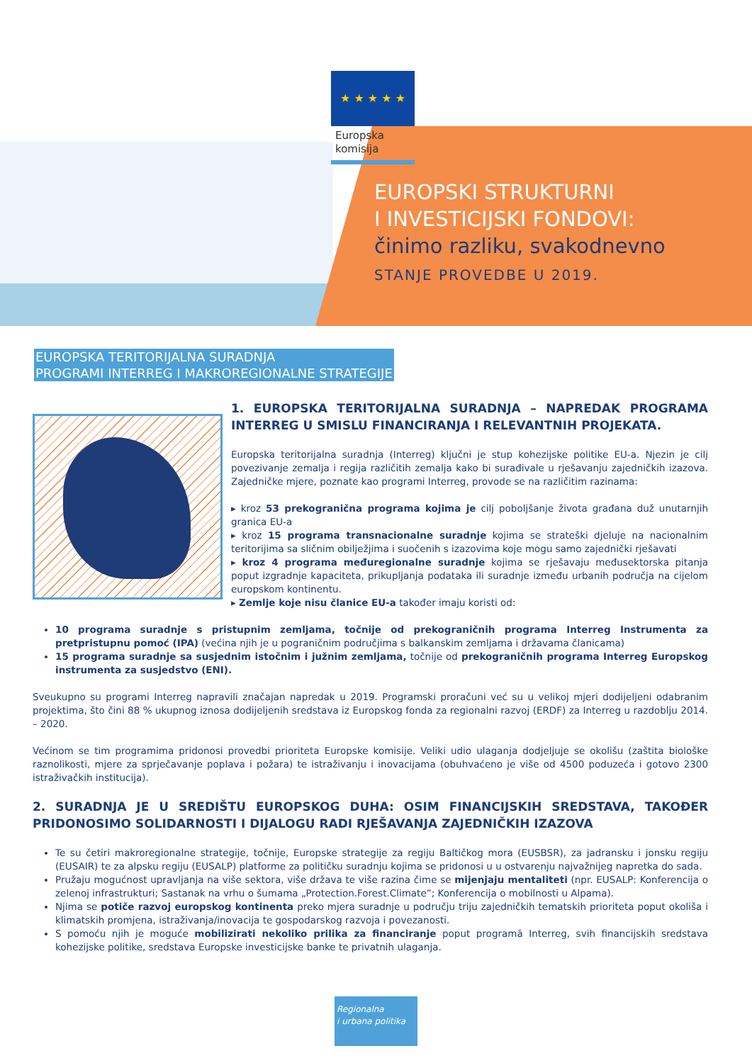★ ★ ★ ★ ★
Europska
komisija
EUROPSKI STRUKTURNI
I INVESTICIJSKI FONDOVI:
činimo razliku, svakodnevno
STANJE PROVEDBE U 2019.
EUROPSKA TERITORIJALNA SURADNJA
PROGRAMI INTERREG I MAKROREGIONALNE STRATEGIJE
1. EUROPSKA TERITORIJALNA SURADNJA – NAPREDAK PROGRAMA INTERREG U SMISLU FINANCIRANJA I RELEVANTNIH PROJEKATA.
Europska teritorijalna suradnja (Interreg) ključni je stup kohezijske politike EU-a. Njezin je cilj povezivanje zemalja i regija različitih zemalja kako bi surađivale u rješavanju zajedničkih izazova. Zajedničke mjere, poznate kao programi Interreg, provode se na različitim razinama:
▸ kroz 53 prekogranična programa kojima je cilj poboljšanje života građana duž unutarnjih granica EU-a
▸ kroz 15 programa transnacionalne suradnje kojima se strateški djeluje na nacionalnim teritorijima sa sličnim obilježjima i suočenih s izazovima koje mogu samo zajednički rješavati
▸ kroz 4 programa međuregionalne suradnje kojima se rješavaju međusektorska pitanja poput izgradnje kapaciteta, prikupljanja podataka ili suradnje između urbanih područja na cijelom europskom kontinentu.
▸ Zemlje koje nisu članice EU-a također imaju koristi od:
10 programa suradnje s pristupnim zemljama, točnije od prekograničnih programa Interreg Instrumenta za pretpristupnu pomoć (IPA) (većina njih je u pograničnim područjima s balkanskim zemljama i državama članicama)
15 programa suradnje sa susjednim istočnim i južnim zemljama, točnije od prekograničnih programa Interreg Europskog instrumenta za susjedstvo (ENI).
Sveukupno su programi Interreg napravili značajan napredak u 2019. Programski proračuni već su u velikoj mjeri dodijeljeni odabranim projektima, što čini 88 % ukupnog iznosa dodijeljenih sredstava iz Europskog fonda za regionalni razvoj (ERDF) za Interreg u razdoblju 2014. – 2020.
Većinom se tim programima pridonosi provedbi prioriteta Europske komisije. Veliki udio ulaganja dodjeljuje se okolišu (zaštita biološke raznolikosti, mjere za sprječavanje poplava i požara) te istraživanju i inovacijama (obuhvaćeno je više od 4500 poduzeća i gotovo 2300 istraživačkih institucija).
2. SURADNJA JE U SREDIŠTU EUROPSKOG DUHA: OSIM FINANCIJSKIH SREDSTAVA, TAKOĐER PRIDONOSIMO SOLIDARNOSTI I DIJALOGU RADI RJEŠAVANJA ZAJEDNIČKIH IZAZOVA
Te su četiri makroregionalne strategije, točnije, Europske strategije za regiju Baltičkog mora (EUSBSR), za jadransku i jonsku regiju (EUSAIR) te za alpsku regiju (EUSALP) platforme za političku suradnju kojima se pridonosi u u ostvarenju najvažnijeg napretka do sada.
Pružaju mogućnost upravljanja na više sektora, više država te više razina čime se mijenjaju mentaliteti (npr. EUSALP: Konferencija o zelenoj infrastrukturi; Sastanak na vrhu o šumama „Protection.Forest.Climate”; Konferencija o mobilnosti u Alpama).
Njima se potiče razvoj europskog kontinenta preko mjera suradnje u području triju zajedničkih tematskih prioriteta poput okoliša i klimatskih promjena, istraživanja/inovacija te gospodarskog razvoja i povezanosti.
S pomoću njih je moguće mobilizirati nekoliko prilika za financiranje poput programā Interreg, svih financijskih sredstava kohezijske politike, sredstava Europske investicijske banke te privatnih ulaganja.
Regionalna
i urbana politika